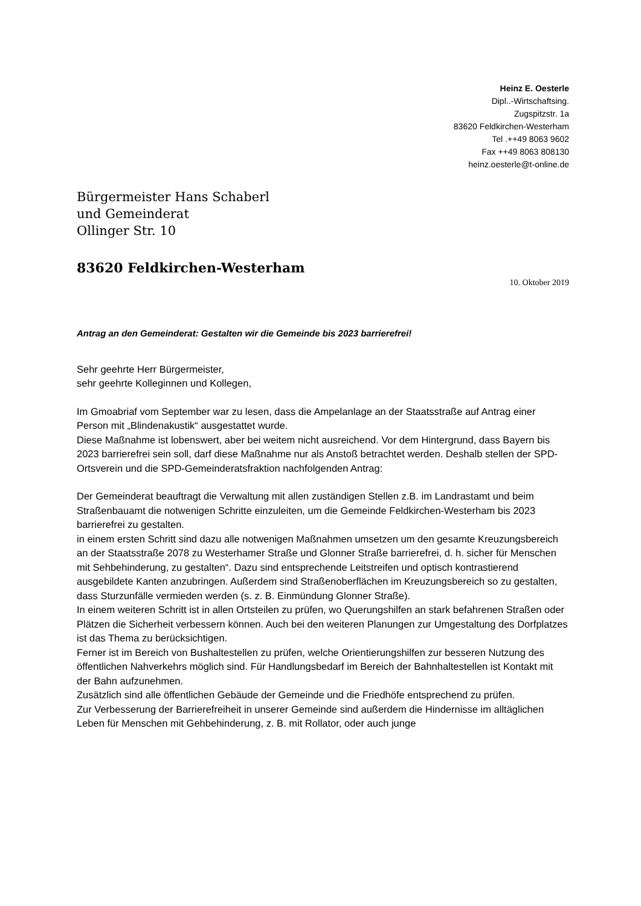Heinz E. Oesterle
Dipl..-Wirtschaftsing.
Zugspitzstr. 1a
83620 Feldkirchen-Westerham
Tel .++49 8063 9602
Fax ++49 8063 808130
heinz.oesterle@t-online.de
Bürgermeister Hans Schaberl
und Gemeinderat
Ollinger Str. 10
83620 Feldkirchen-Westerham
10. Oktober 2019
Antrag an den Gemeinderat: Gestalten wir die Gemeinde bis 2023 barrierefrei!
Sehr geehrte Herr Bürgermeister,
sehr geehrte Kolleginnen und Kollegen,
Im Gmoabriaf vom September war zu lesen, dass die Ampelanlage an der Staatsstraße auf Antrag einer Person mit „Blindenakustik“ ausgestattet wurde.
Diese Maßnahme ist lobenswert, aber bei weitem nicht ausreichend. Vor dem Hintergrund, dass Bayern bis 2023 barrierefrei sein soll, darf diese Maßnahme nur als Anstoß betrachtet werden. Deshalb stellen der SPD-Ortsverein und die SPD-Gemeinderatsfraktion nachfolgenden Antrag:
Der Gemeinderat beauftragt die Verwaltung mit allen zuständigen Stellen z.B. im Landrastamt und beim Straßenbauamt die notwenigen Schritte einzuleiten, um die Gemeinde Feldkirchen-Westerham bis 2023 barrierefrei zu gestalten.
in einem ersten Schritt sind dazu alle notwenigen Maßnahmen umsetzen um den gesamte Kreuzungsbereich an der Staatsstraße 2078 zu Westerhamer Straße und Glonner Straße barrierefrei, d. h. sicher für Menschen mit Sehbehinderung, zu gestalten“. Dazu sind entsprechende Leitstreifen und optisch kontrastierend ausgebildete Kanten anzubringen. Außerdem sind Straßenoberflächen im Kreuzungsbereich so zu gestalten, dass Sturzunfälle vermieden werden (s. z. B. Einmündung Glonner Straße).
In einem weiteren Schritt ist in allen Ortsteilen zu prüfen, wo Querungshilfen an stark befahrenen Straßen oder Plätzen die Sicherheit verbessern können. Auch bei den weiteren Planungen zur Umgestaltung des Dorfplatzes ist das Thema zu berücksichtigen.
Ferner ist im Bereich von Bushaltestellen zu prüfen, welche Orientierungshilfen zur besseren Nutzung des öffentlichen Nahverkehrs möglich sind. Für Handlungsbedarf im Bereich der Bahnhaltestellen ist Kontakt mit der Bahn aufzunehmen.
Zusätzlich sind alle öffentlichen Gebäude der Gemeinde und die Friedhöfe entsprechend zu prüfen.
Zur Verbesserung der Barrierefreiheit in unserer Gemeinde sind außerdem die Hindernisse im alltäglichen Leben für Menschen mit Gehbehinderung, z. B. mit Rollator, oder auch junge